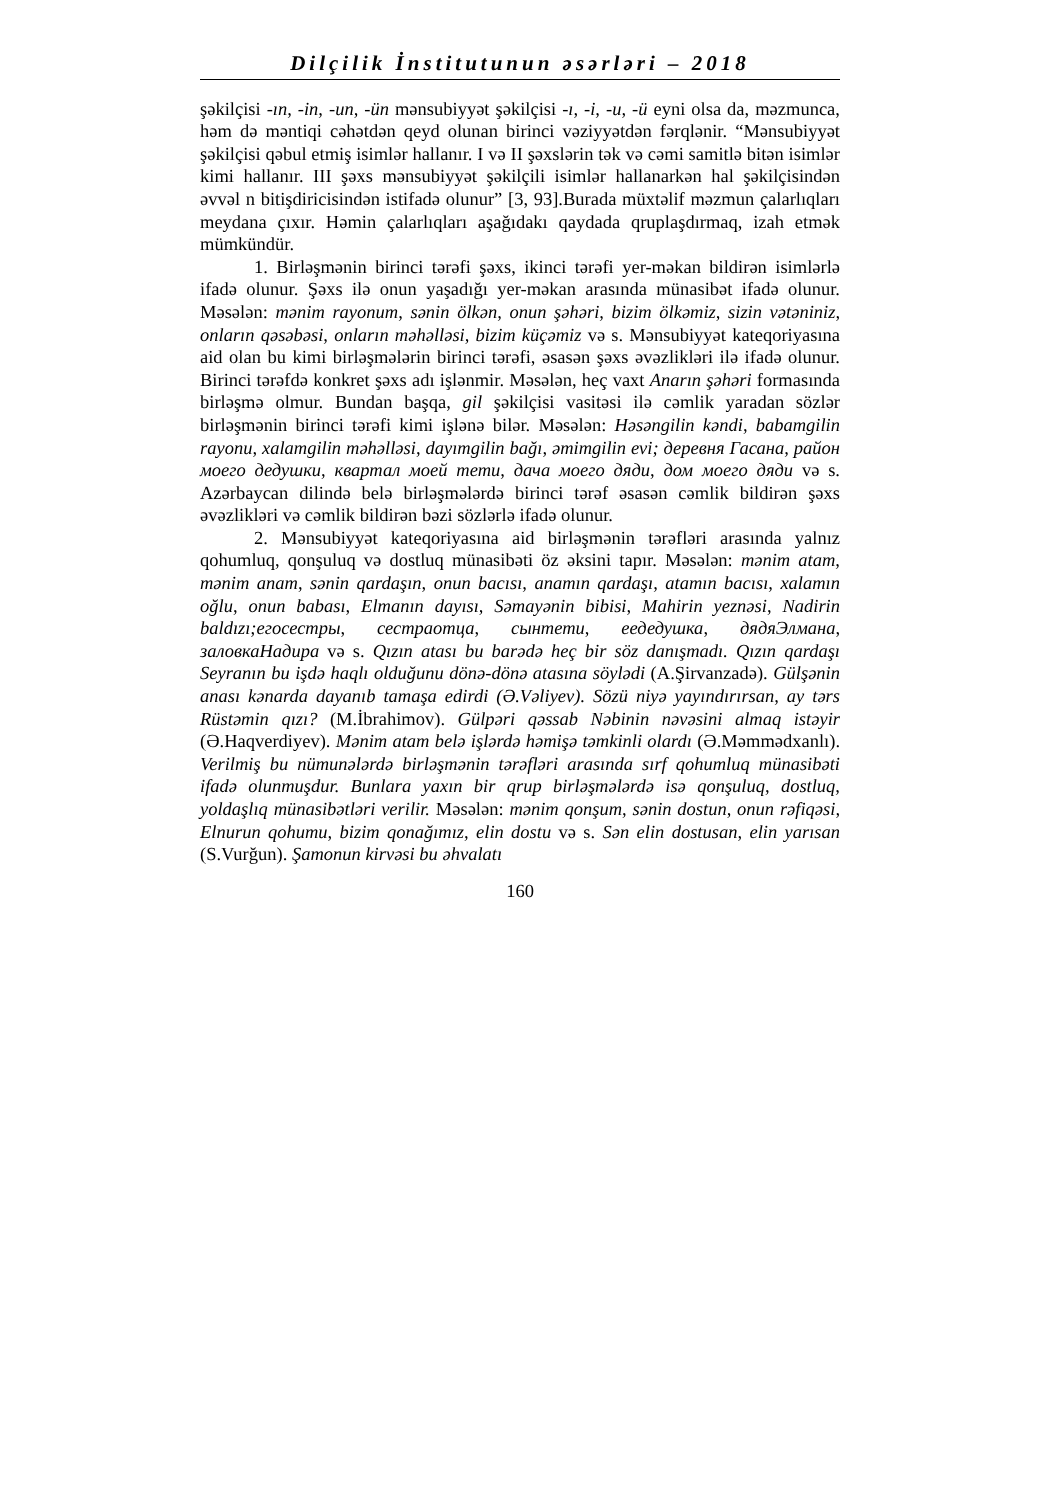Dilçilik İnstitutunun əsərləri – 2018
şəkilçisi -ın, -in, -un, -ün mənsubiyyət şəkilçisi -ı, -i, -u, -ü eyni olsa da, məzmunca, həm də məntiqi cəhətdən qeyd olunan birinci vəziyyətdən fərqlənir. “Mənsubiyyət şəkilçisi qəbul etmiş isimlər hallanır. I və II şəxslərin tək və cəmi samitlə bitən isimlər kimi hallanır. III şəxs mənsubiyyət şəkilçili isimlər hallanarkən hal şəkilçisindən əvvəl n bitişdiricisindən istifadə olunur” [3, 93].Burada müxtəlif məzmun çalarlıqları meydana çıxır. Həmin çalarlıqları aşağıdakı qaydada qruplaşdırmaq, izah etmək mümkündür.
1. Birləşmənin birinci tərəfi şəxs, ikinci tərəfi yer-məkan bildirən isimlərlə ifadə olunur. Şəxs ilə onun yaşadığı yer-məkan arasında münasibət ifadə olunur. Məsələn: mənim rayonum, sənin ölkən, onun şəhəri, bizim ölkəmiz, sizin vətəniniz, onların qəsəbəsi, onların məhəlləsi, bizim küçəmiz və s. Mənsubiyyət kateqoriyasına aid olan bu kimi birləşmələrin birinci tərəfi, əsasən şəxs əvəzlikləri ilə ifadə olunur. Birinci tərəfdə konkret şəxs adı işlənmir. Məsələn, heç vaxt Anarın şəhəri formasında birləşmə olmur. Bundan başqa, gil şəkilçisi vasitəsi ilə cəmlik yaradan sözlər birləşmənin birinci tərəfi kimi işlənə bilər. Məsələn: Həsəngilin kəndi, babamgilin rayonu, xalamgilin məhəlləsi, dayımgilin bağı, əmimgilin evi; деревня Гасана, район моего дедушки, квартал моей тети, дача моего дяди, дом моего дяди və s. Azərbaycan dilində belə birləşmələrdə birinci tərəf əsasən cəmlik bildirən şəxs əvəzlikləri və cəmlik bildirən bəzi sözlərlə ifadə olunur.
2. Mənsubiyyət kateqoriyasına aid birləşmənin tərəfləri arasında yalnız qohumluq, qonşuluq və dostluq münasibəti öz əksini tapır. Məsələn: mənim atam, mənim anam, sənin qardaşın, onun bacısı, anamın qardaşı, atamın bacısı, xalamın oğlu, onun babası, Elmanın dayısı, Səmayənin bibisi, Mahirin yeznəsi, Nadirin baldızı;егосестры, сестраотца, сынтети, еедедушка, дядяЭлмана, заловкаНадира və s. Qızın atası bu barədə heç bir söz danışmadı. Qızın qardaşı Seyranın bu işdə haqlı olduğunu dönə-dönə atasına söylədi (A.Şirvanzadə). Gülşənin anası kənarda dayanıb tamaşa edirdi (Ə.Vəliyev). Sözü niyə yayındırırsan, ay tərs Rüstəmin qızı? (M.İbrahimov). Gülpəri qəssab Nəbinin nəvəsini almaq istəyir (Ə.Haqverdiyev). Mənim atam belə işlərdə həmişə təmkinli olardı (Ə.Məmmədxanlı). Verilmiş bu nümunələrdə birləşmənin tərəfləri arasında sırf qohumluq münasibəti ifadə olunmuşdur. Bunlara yaxın bir qrup birləşmələrdə isə qonşuluq, dostluq, yoldaşlıq münasibətləri verilir. Məsələn: mənim qonşum, sənin dostun, onun rəfiqəsi, Elnurun qohumu, bizim qonağımız, elin dostu və s. Sən elin dostusan, elin yarısan (S.Vurğun). Şamonun kirvəsi bu əhvalatı
160